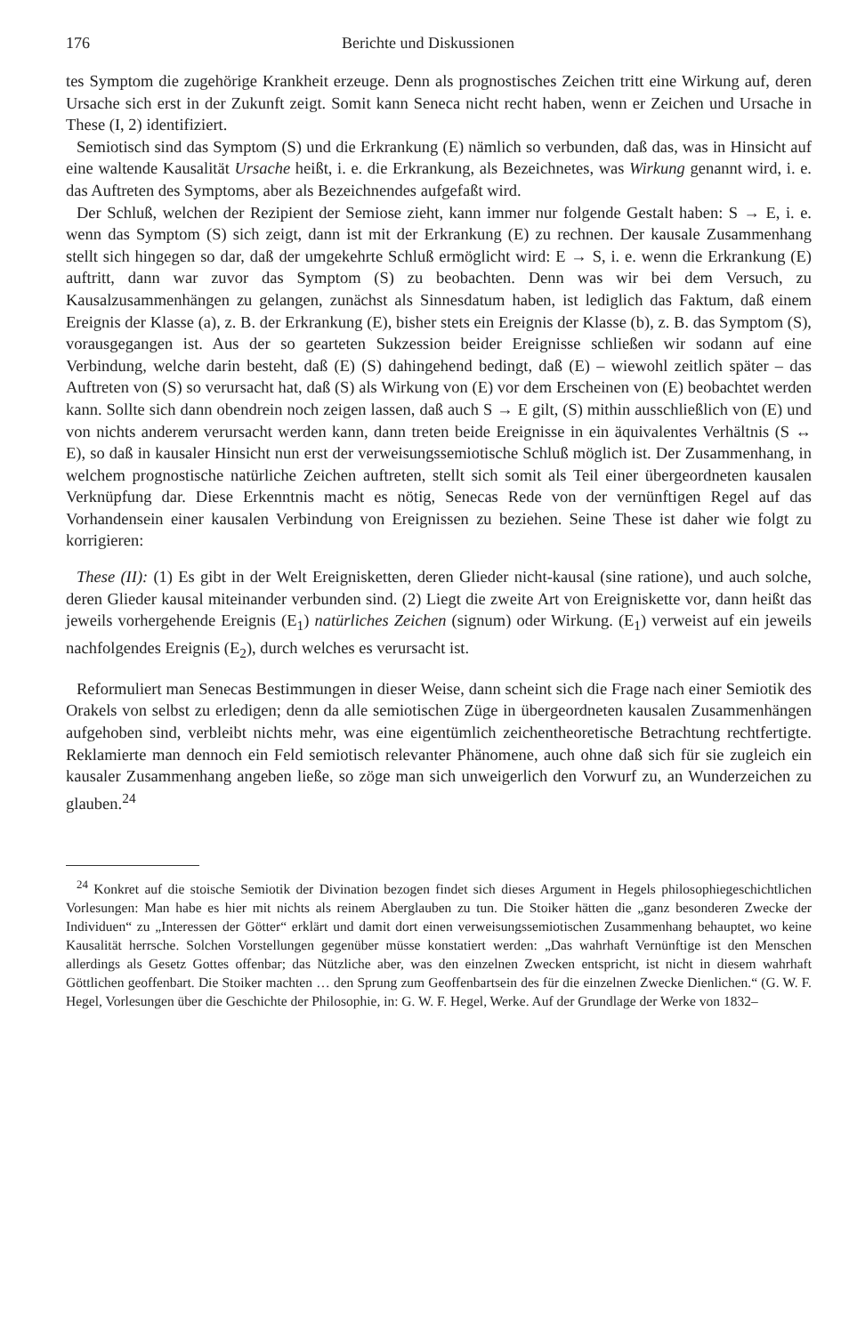176 Berichte und Diskussionen
tes Symptom die zugehörige Krankheit erzeuge. Denn als prognostisches Zeichen tritt eine Wirkung auf, deren Ursache sich erst in der Zukunft zeigt. Somit kann Seneca nicht recht haben, wenn er Zeichen und Ursache in These (I, 2) identifiziert.
Semiotisch sind das Symptom (S) und die Erkrankung (E) nämlich so verbunden, daß das, was in Hinsicht auf eine waltende Kausalität Ursache heißt, i. e. die Erkrankung, als Bezeichnetes, was Wirkung genannt wird, i. e. das Auftreten des Symptoms, aber als Bezeichnendes aufgefaßt wird.
Der Schluß, welchen der Rezipient der Semiose zieht, kann immer nur folgende Gestalt haben: S → E, i. e. wenn das Symptom (S) sich zeigt, dann ist mit der Erkrankung (E) zu rechnen. Der kausale Zusammenhang stellt sich hingegen so dar, daß der umgekehrte Schluß ermöglicht wird: E → S, i. e. wenn die Erkrankung (E) auftritt, dann war zuvor das Symptom (S) zu beobachten. Denn was wir bei dem Versuch, zu Kausalzusammenhängen zu gelangen, zunächst als Sinnesdatum haben, ist lediglich das Faktum, daß einem Ereignis der Klasse (a), z. B. der Erkrankung (E), bisher stets ein Ereignis der Klasse (b), z. B. das Symptom (S), vorausgegangen ist. Aus der so gearteten Sukzession beider Ereignisse schließen wir sodann auf eine Verbindung, welche darin besteht, daß (E) (S) dahingehend bedingt, daß (E) – wiewohl zeitlich später – das Auftreten von (S) so verursacht hat, daß (S) als Wirkung von (E) vor dem Erscheinen von (E) beobachtet werden kann. Sollte sich dann obendrein noch zeigen lassen, daß auch S → E gilt, (S) mithin ausschließlich von (E) und von nichts anderem verursacht werden kann, dann treten beide Ereignisse in ein äquivalentes Verhältnis (S ↔ E), so daß in kausaler Hinsicht nun erst der verweisungssemiotische Schluß möglich ist. Der Zusammenhang, in welchem prognostische natürliche Zeichen auftreten, stellt sich somit als Teil einer übergeordneten kausalen Verknüpfung dar. Diese Erkenntnis macht es nötig, Senecas Rede von der vernünftigen Regel auf das Vorhandensein einer kausalen Verbindung von Ereignissen zu beziehen. Seine These ist daher wie folgt zu korrigieren:
These (II): (1) Es gibt in der Welt Ereignisketten, deren Glieder nicht-kausal (sine ratione), und auch solche, deren Glieder kausal miteinander verbunden sind. (2) Liegt die zweite Art von Ereigniskette vor, dann heißt das jeweils vorhergehende Ereignis (E<sub>1</sub>) natürliches Zeichen (signum) oder Wirkung. (E<sub>1</sub>) verweist auf ein jeweils nachfolgendes Ereignis (E<sub>2</sub>), durch welches es verursacht ist.
Reformuliert man Senecas Bestimmungen in dieser Weise, dann scheint sich die Frage nach einer Semiotik des Orakels von selbst zu erledigen; denn da alle semiotischen Züge in übergeordneten kausalen Zusammenhängen aufgehoben sind, verbleibt nichts mehr, was eine eigentümlich zeichentheoretische Betrachtung rechtfertigte. Reklamierte man dennoch ein Feld semiotisch relevanter Phänomene, auch ohne daß sich für sie zugleich ein kausaler Zusammenhang angeben ließe, so zöge man sich unweigerlich den Vorwurf zu, an Wunderzeichen zu glauben.<sup>24</sup>
<sup>24</sup> Konkret auf die stoische Semiotik der Divination bezogen findet sich dieses Argument in Hegels philosophiegeschichtlichen Vorlesungen: Man habe es hier mit nichts als reinem Aberglauben zu tun. Die Stoiker hätten die „ganz besonderen Zwecke der Individuen“ zu „Interessen der Götter“ erklärt und damit dort einen verweisungssemiotischen Zusammenhang behauptet, wo keine Kausalität herrsche. Solchen Vorstellungen gegenüber müsse konstatiert werden: „Das wahrhaft Vernünftige ist den Menschen allerdings als Gesetz Gottes offenbar; das Nützliche aber, was den einzelnen Zwecken entspricht, ist nicht in diesem wahrhaft Göttlichen geoffenbart. Die Stoiker machten … den Sprung zum Geoffenbartsein des für die einzelnen Zwecke Dienlichen.“ (G. W. F. Hegel, Vorlesungen über die Geschichte der Philosophie, in: G. W. F. Hegel, Werke. Auf der Grundlage der Werke von 1832–